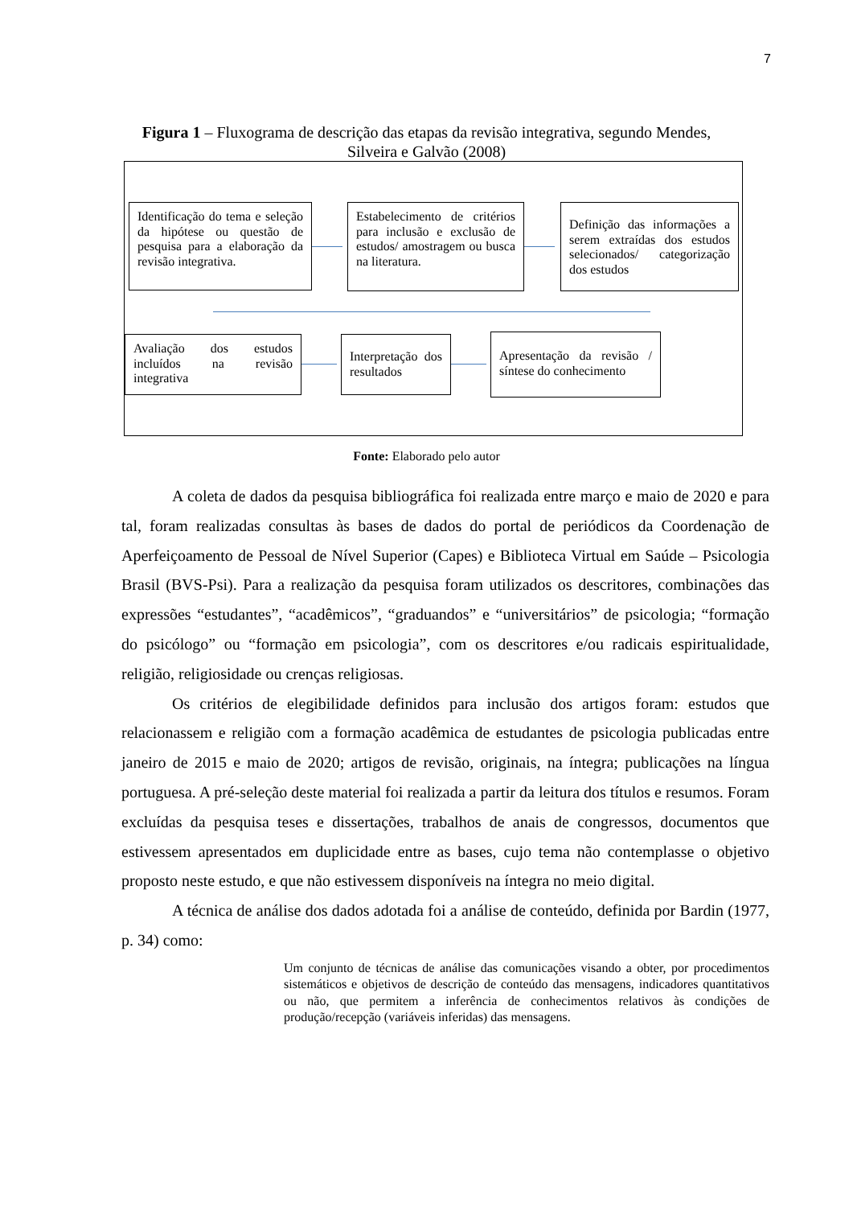7
Figura 1 – Fluxograma de descrição das etapas da revisão integrativa, segundo Mendes, Silveira e Galvão (2008)
Identificação do tema e seleção da hipótese ou questão de pesquisa para a elaboração da revisão integrativa.
Estabelecimento de critérios para inclusão e exclusão de estudos/ amostragem ou busca na literatura.
Definição das informações a serem extraídas dos estudos selecionados/ categorização dos estudos
Avaliação dos estudos incluídos na revisão integrativa
Interpretação dos resultados
Apresentação da revisão / síntese do conhecimento
Fonte: Elaborado pelo autor
A coleta de dados da pesquisa bibliográfica foi realizada entre março e maio de 2020 e para tal, foram realizadas consultas às bases de dados do portal de periódicos da Coordenação de Aperfeiçoamento de Pessoal de Nível Superior (Capes) e Biblioteca Virtual em Saúde – Psicologia Brasil (BVS-Psi). Para a realização da pesquisa foram utilizados os descritores, combinações das expressões “estudantes”, “acadêmicos”, “graduandos” e “universitários” de psicologia; “formação do psicólogo” ou “formação em psicologia”, com os descritores e/ou radicais espiritualidade, religião, religiosidade ou crenças religiosas.
Os critérios de elegibilidade definidos para inclusão dos artigos foram: estudos que relacionassem e religião com a formação acadêmica de estudantes de psicologia publicadas entre janeiro de 2015 e maio de 2020; artigos de revisão, originais, na íntegra; publicações na língua portuguesa. A pré-seleção deste material foi realizada a partir da leitura dos títulos e resumos. Foram excluídas da pesquisa teses e dissertações, trabalhos de anais de congressos, documentos que estivessem apresentados em duplicidade entre as bases, cujo tema não contemplasse o objetivo proposto neste estudo, e que não estivessem disponíveis na íntegra no meio digital.
A técnica de análise dos dados adotada foi a análise de conteúdo, definida por Bardin (1977, p. 34) como:
Um conjunto de técnicas de análise das comunicações visando a obter, por procedimentos sistemáticos e objetivos de descrição de conteúdo das mensagens, indicadores quantitativos ou não, que permitem a inferência de conhecimentos relativos às condições de produção/recepção (variáveis inferidas) das mensagens.